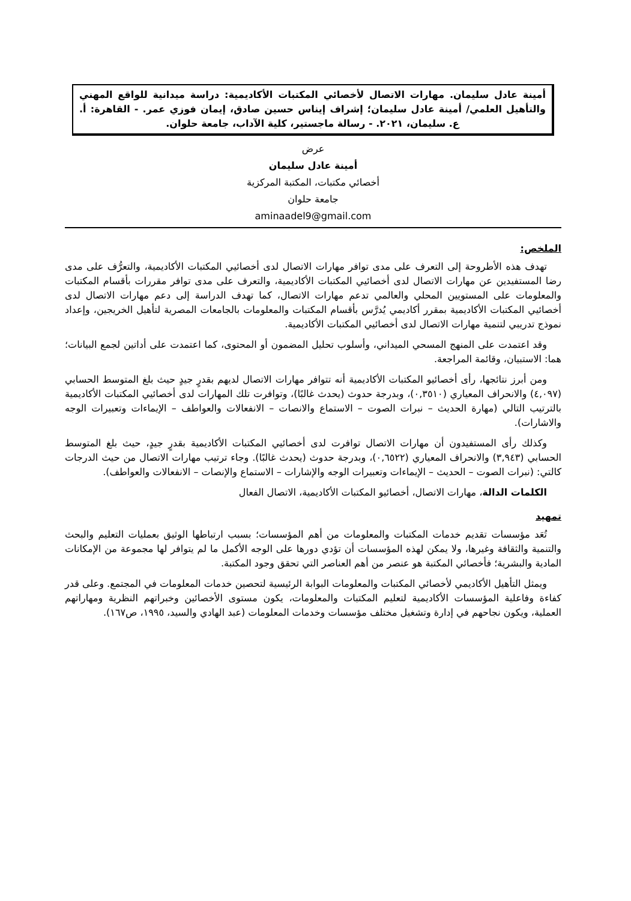أمينة عادل سليمان. مهارات الاتصال لأخصائي المكتبات الأكاديمية: دراسة ميدانية للواقع المهني والتأهيل العلمي/ أمينة عادل سليمان؛ إشراف إيناس حسين صادق، إيمان فوزي عمر. - القاهرة: أ. ع. سليمان، ٢٠٢١. - رسالة ماجستير، كلية الآداب، جامعة حلوان.
عرض
أمينة عادل سليمان
أخصائي مكتبات، المكتبة المركزية
جامعة حلوان
aminaadel9@gmail.com
الملخص:
تهدف هذه الأطروحة إلى التعرف على مدى توافر مهارات الاتصال لدى أخصائيي المكتبات الأكاديمية، والتعرُّف على مدى رضا المستفيدين عن مهارات الاتصال لدى أخصائيي المكتبات الأكاديمية، والتعرف على مدى توافر مقررات بأقسام المكتبات والمعلومات على المستويين المحلي والعالمي تدعم مهارات الاتصال، كما تهدف الدراسة إلى دعم مهارات الاتصال لدى أخصائيي المكتبات الأكاديمية بمقرر أكاديمي يُدرَّس بأقسام المكتبات والمعلومات بالجامعات المصرية لتأهيل الخريجين، وإعداد نموذج تدريبي لتنمية مهارات الاتصال لدى أخصائيي المكتبات الأكاديمية.
وقد اعتمدت على المنهج المسحي الميداني، وأسلوب تحليل المضمون أو المحتوى، كما اعتمدت على أداتين لجمع البيانات؛ هما: الاستبيان، وقائمة المراجعة.
ومن أبرز نتائجها، رأى أخصائيو المكتبات الأكاديمية أنه تتوافر مهارات الاتصال لديهم بقدرٍ جيدٍ حيث بلغ المتوسط الحسابي (٤,٠٩٧) والانحراف المعياري (٠,٣٥١٠)، وبدرجة حدوث (يحدث غالبًا)، وتوافرت تلك المهارات لدى أخصائيي المكتبات الأكاديمية بالترتيب التالي (مهارة الحديث – نبرات الصوت – الاستماع والانصات – الانفعالات والعواطف – الإيماءات وتعبيرات الوجه والاشارات).
وكذلك رأى المستفيدون أن مهارات الاتصال توافرت لدى أخصائيي المكتبات الأكاديمية بقدرٍ جيدٍ، حيث بلغ المتوسط الحسابي (٣,٩٤٣) والانحراف المعياري (٠,٦٥٢٢)، وبدرجة حدوث (يحدث غالبًا). وجاء ترتيب مهارات الاتصال من حيث الدرجات كالتي: (نبرات الصوت – الحديث – الإيماءات وتعبيرات الوجه والإشارات – الاستماع والإنصات – الانفعالات والعواطف).
الكلمات الدالة، مهارات الاتصال، أخصائيو المكتبات الأكاديمية، الاتصال الفعال
تمهيد
تُعَد مؤسسات تقديم خدمات المكتبات والمعلومات من أهم المؤسسات؛ بسبب ارتباطها الوثيق بعمليات التعليم والبحث والتنمية والثقافة وغيرها، ولا يمكن لهذه المؤسسات أن تؤدي دورها على الوجه الأكمل ما لم يتوافر لها مجموعة من الإمكانات المادية والبشرية؛ فأخصائي المكتبة هو عنصر من أهم العناصر التي تحقق وجود المكتبة.
ويمثل التأهيل الأكاديمي لأخصائي المكتبات والمعلومات البوابة الرئيسية لتحصين خدمات المعلومات في المجتمع. وعلى قدر كفاءة وفاعلية المؤسسات الأكاديمية لتعليم المكتبات والمعلومات، يكون مستوى الأخصائين وخبراتهم النظرية ومهاراتهم العملية، ويكون نجاحهم في إدارة وتشغيل مختلف مؤسسات وخدمات المعلومات (عبد الهادي والسيد، ١٩٩٥، ص١٦٧).